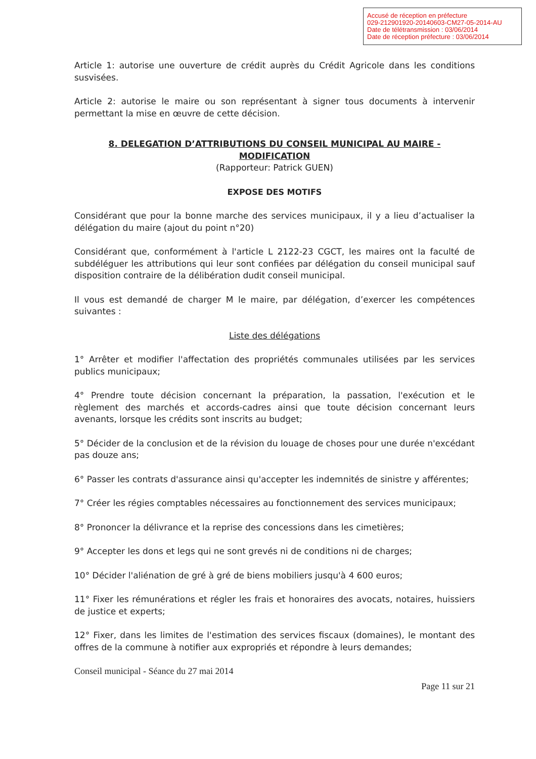Accusé de réception en préfecture
029-212901920-20140603-CM27-05-2014-AU
Date de télétransmission : 03/06/2014
Date de réception préfecture : 03/06/2014
Article 1: autorise une ouverture de crédit auprès du Crédit Agricole dans les conditions susvisées.
Article 2: autorise le maire ou son représentant à signer tous documents à intervenir permettant la mise en œuvre de cette décision.
8. DELEGATION D’ATTRIBUTIONS DU CONSEIL MUNICIPAL AU MAIRE - MODIFICATION
(Rapporteur: Patrick GUEN)
EXPOSE DES MOTIFS
Considérant que pour la bonne marche des services municipaux, il y a lieu d’actualiser la délégation du maire (ajout du point n°20)
Considérant que, conformément à l'article L 2122-23 CGCT, les maires ont la faculté de subdéléguer les attributions qui leur sont confiées par délégation du conseil municipal sauf disposition contraire de la délibération dudit conseil municipal.
Il vous est demandé de charger M le maire, par délégation, d’exercer les compétences suivantes :
Liste des délégations
1° Arrêter et modifier l'affectation des propriétés communales utilisées par les services publics municipaux;
4° Prendre toute décision concernant la préparation, la passation, l'exécution et le règlement des marchés et accords-cadres ainsi que toute décision concernant leurs avenants, lorsque les crédits sont inscrits au budget;
5° Décider de la conclusion et de la révision du louage de choses pour une durée n'excédant pas douze ans;
6° Passer les contrats d'assurance ainsi qu'accepter les indemnités de sinistre y afférentes;
7° Créer les régies comptables nécessaires au fonctionnement des services municipaux;
8° Prononcer la délivrance et la reprise des concessions dans les cimetières;
9° Accepter les dons et legs qui ne sont grevés ni de conditions ni de charges;
10° Décider l'aliénation de gré à gré de biens mobiliers jusqu'à 4 600 euros;
11° Fixer les rémunérations et régler les frais et honoraires des avocats, notaires, huissiers de justice et experts;
12° Fixer, dans les limites de l'estimation des services fiscaux (domaines), le montant des offres de la commune à notifier aux expropriés et répondre à leurs demandes;
Conseil municipal - Séance du 27 mai 2014
Page 11 sur 21